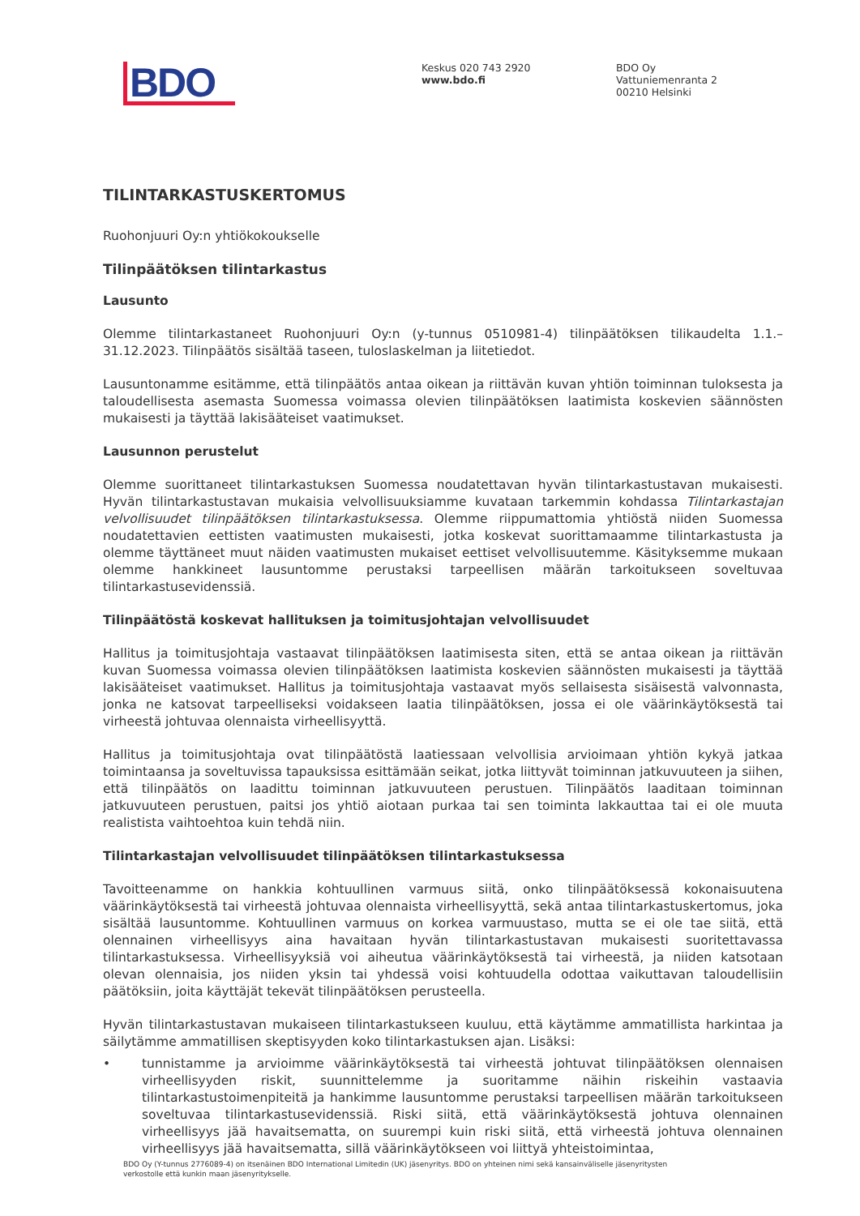BDO
Keskus 020 743 2920
www.bdo.fi
BDO Oy
Vattuniemenranta 2
00210 Helsinki
TILINTARKASTUSKERTOMUS
Ruohonjuuri Oy:n yhtiökokoukselle
Tilinpäätöksen tilintarkastus
Lausunto
Olemme tilintarkastaneet Ruohonjuuri Oy:n (y-tunnus 0510981-4) tilinpäätöksen tilikaudelta 1.1.–31.12.2023. Tilinpäätös sisältää taseen, tuloslaskelman ja liitetiedot.
Lausuntonamme esitämme, että tilinpäätös antaa oikean ja riittävän kuvan yhtiön toiminnan tuloksesta ja taloudellisesta asemasta Suomessa voimassa olevien tilinpäätöksen laatimista koskevien säännösten mukaisesti ja täyttää lakisääteiset vaatimukset.
Lausunnon perustelut
Olemme suorittaneet tilintarkastuksen Suomessa noudatettavan hyvän tilintarkastustavan mukaisesti. Hyvän tilintarkastustavan mukaisia velvollisuuksiamme kuvataan tarkemmin kohdassa Tilintarkastajan velvollisuudet tilinpäätöksen tilintarkastuksessa. Olemme riippumattomia yhtiöstä niiden Suomessa noudatettavien eettisten vaatimusten mukaisesti, jotka koskevat suorittamaamme tilintarkastusta ja olemme täyttäneet muut näiden vaatimusten mukaiset eettiset velvollisuutemme. Käsityksemme mukaan olemme hankkineet lausuntomme perustaksi tarpeellisen määrän tarkoitukseen soveltuvaa tilintarkastusevidenssiä.
Tilinpäätöstä koskevat hallituksen ja toimitusjohtajan velvollisuudet
Hallitus ja toimitusjohtaja vastaavat tilinpäätöksen laatimisesta siten, että se antaa oikean ja riittävän kuvan Suomessa voimassa olevien tilinpäätöksen laatimista koskevien säännösten mukaisesti ja täyttää lakisääteiset vaatimukset. Hallitus ja toimitusjohtaja vastaavat myös sellaisesta sisäisestä valvonnasta, jonka ne katsovat tarpeelliseksi voidakseen laatia tilinpäätöksen, jossa ei ole väärinkäytöksestä tai virheestä johtuvaa olennaista virheellisyyttä.
Hallitus ja toimitusjohtaja ovat tilinpäätöstä laatiessaan velvollisia arvioimaan yhtiön kykyä jatkaa toimintaansa ja soveltuvissa tapauksissa esittämään seikat, jotka liittyvät toiminnan jatkuvuuteen ja siihen, että tilinpäätös on laadittu toiminnan jatkuvuuteen perustuen. Tilinpäätös laaditaan toiminnan jatkuvuuteen perustuen, paitsi jos yhtiö aiotaan purkaa tai sen toiminta lakkauttaa tai ei ole muuta realistista vaihtoehtoa kuin tehdä niin.
Tilintarkastajan velvollisuudet tilinpäätöksen tilintarkastuksessa
Tavoitteenamme on hankkia kohtuullinen varmuus siitä, onko tilinpäätöksessä kokonaisuutena väärinkäytöksestä tai virheestä johtuvaa olennaista virheellisyyttä, sekä antaa tilintarkastuskertomus, joka sisältää lausuntomme. Kohtuullinen varmuus on korkea varmuustaso, mutta se ei ole tae siitä, että olennainen virheellisyys aina havaitaan hyvän tilintarkastustavan mukaisesti suoritettavassa tilintarkastuksessa. Virheellisyyksiä voi aiheutua väärinkäytöksestä tai virheestä, ja niiden katsotaan olevan olennaisia, jos niiden yksin tai yhdessä voisi kohtuudella odottaa vaikuttavan taloudellisiin päätöksiin, joita käyttäjät tekevät tilinpäätöksen perusteella.
Hyvän tilintarkastustavan mukaiseen tilintarkastukseen kuuluu, että käytämme ammatillista harkintaa ja säilytämme ammatillisen skeptisyyden koko tilintarkastuksen ajan. Lisäksi:
• tunnistamme ja arvioimme väärinkäytöksestä tai virheestä johtuvat tilinpäätöksen olennaisen virheellisyyden riskit, suunnittelemme ja suoritamme näihin riskeihin vastaavia tilintarkastustoimenpiteitä ja hankimme lausuntomme perustaksi tarpeellisen määrän tarkoitukseen soveltuvaa tilintarkastusevidenssiä. Riski siitä, että väärinkäytöksestä johtuva olennainen virheellisyys jää havaitsematta, on suurempi kuin riski siitä, että virheestä johtuva olennainen virheellisyys jää havaitsematta, sillä väärinkäytökseen voi liittyä yhteistoimintaa,
BDO Oy (Y-tunnus 2776089-4) on itsenäinen BDO International Limitedin (UK) jäsenyritys. BDO on yhteinen nimi sekä kansainväliselle jäsenyritysten verkostolle että kunkin maan jäsenyritykselle.